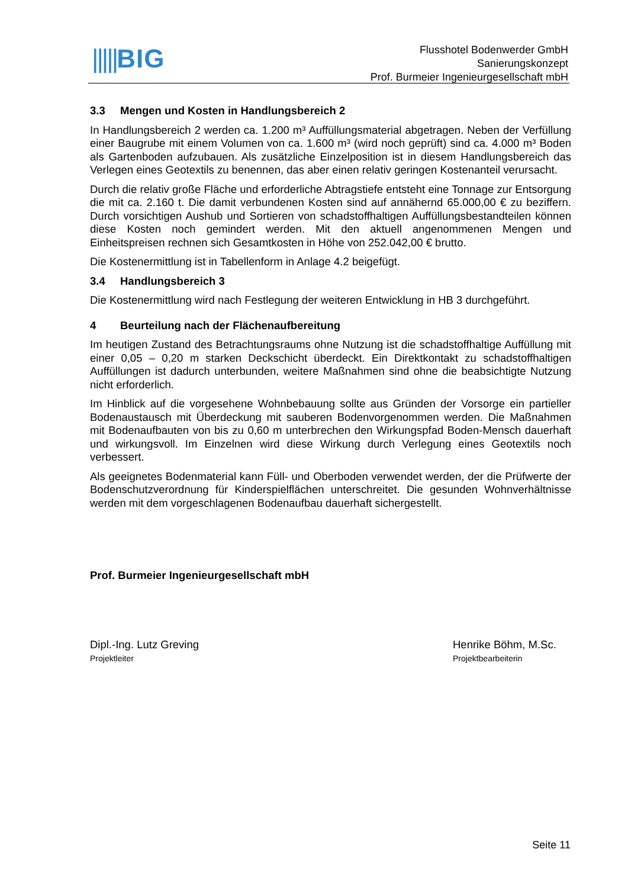|||||BIG
Flusshotel Bodenwerder GmbH
Sanierungskonzept
Prof. Burmeier Ingenieurgesellschaft mbH
3.3 Mengen und Kosten in Handlungsbereich 2
In Handlungsbereich 2 werden ca. 1.200 m³ Auffüllungsmaterial abgetragen. Neben der Verfüllung einer Baugrube mit einem Volumen von ca. 1.600 m³ (wird noch geprüft) sind ca. 4.000 m³ Boden als Gartenboden aufzubauen. Als zusätzliche Einzelposition ist in diesem Handlungsbereich das Verlegen eines Geotextils zu benennen, das aber einen relativ geringen Kostenanteil verursacht.
Durch die relativ große Fläche und erforderliche Abtragstiefe entsteht eine Tonnage zur Entsorgung die mit ca. 2.160 t. Die damit verbundenen Kosten sind auf annähernd 65.000,00 € zu beziffern. Durch vorsichtigen Aushub und Sortieren von schadstoffhaltigen Auffüllungsbestandteilen können diese Kosten noch gemindert werden. Mit den aktuell angenommenen Mengen und Einheitspreisen rechnen sich Gesamtkosten in Höhe von 252.042,00 € brutto.
Die Kostenermittlung ist in Tabellenform in Anlage 4.2 beigefügt.
3.4 Handlungsbereich 3
Die Kostenermittlung wird nach Festlegung der weiteren Entwicklung in HB 3 durchgeführt.
4 Beurteilung nach der Flächenaufbereitung
Im heutigen Zustand des Betrachtungsraums ohne Nutzung ist die schadstoffhaltige Auffüllung mit einer 0,05 – 0,20 m starken Deckschicht überdeckt. Ein Direktkontakt zu schadstoffhaltigen Auffüllungen ist dadurch unterbunden, weitere Maßnahmen sind ohne die beabsichtigte Nutzung nicht erforderlich.
Im Hinblick auf die vorgesehene Wohnbebauung sollte aus Gründen der Vorsorge ein partieller Bodenaustausch mit Überdeckung mit sauberen Bodenvorgenommen werden. Die Maßnahmen mit Bodenaufbauten von bis zu 0,60 m unterbrechen den Wirkungspfad Boden-Mensch dauerhaft und wirkungsvoll. Im Einzelnen wird diese Wirkung durch Verlegung eines Geotextils noch verbessert.
Als geeignetes Bodenmaterial kann Füll- und Oberboden verwendet werden, der die Prüfwerte der Bodenschutzverordnung für Kinderspielflächen unterschreitet. Die gesunden Wohnverhältnisse werden mit dem vorgeschlagenen Bodenaufbau dauerhaft sichergestellt.
Prof. Burmeier Ingenieurgesellschaft mbH
Dipl.-Ing. Lutz Greving
Projektleiter
Henrike Böhm, M.Sc.
Projektbearbeiterin
Seite 11